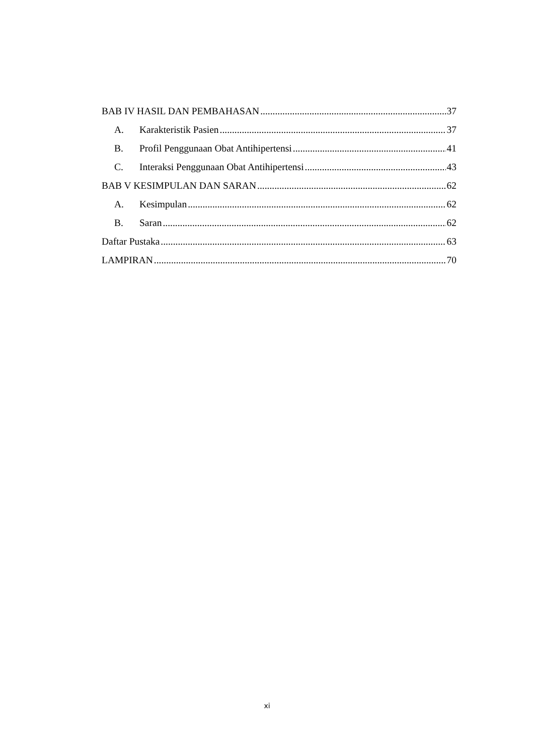BAB IV HASIL DAN PEMBAHASAN 37
A. Karakteristik Pasien 37
B. Profil Penggunaan Obat Antihipertensi 41
C. Interaksi Penggunaan Obat Antihipertensi 43
BAB V KESIMPULAN DAN SARAN 62
A. Kesimpulan 62
B. Saran 62
Daftar Pustaka 63
LAMPIRAN 70
xi